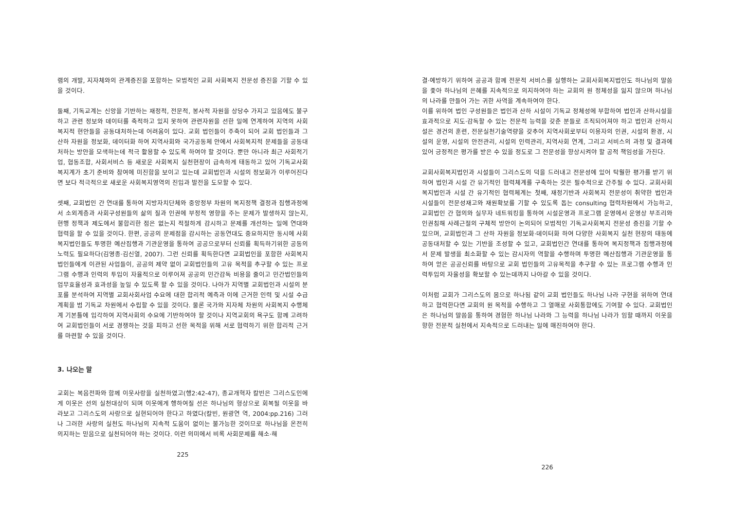램의 개발, 지자체와의 관계증진을 포함하는 모범적인 교회 사회복지 전문성 증진을 기할 수 있을 것이다.
둘째, 기독교계는 신앙을 기반하는 재정적, 전문적, 봉사적 자원을 상당수 가지고 있음에도 불구하고 관련 정보와 데이터를 축적하고 있지 못하여 관련자원을 선한 일에 연계하여 지역의 사회복지적 현안들을 공동대처하는데 어려움이 있다. 교회 법인들이 주축이 되어 교회 법인들과 그 산하 자원을 정보화, 데이터화 하여 지역사회와 국가공동체 안에서 사회복지적 문제들을 공동대처하는 방안을 모색하는데 적극 활용할 수 있도록 하여야 할 것이다. 뿐만 아니라 최근 사회적기업, 협동조합, 사회서비스 등 새로운 사회복지 실천현장이 급속하게 태동하고 있어 기독교사회복지계가 초기 준비와 참여에 미진함을 보이고 있는데 교회법인과 시설의 정보화가 이루어진다면 보다 적극적으로 새로운 사회복지영역의 진입과 발전을 도모할 수 있다.
셋째, 교회법인 간 연대를 통하여 지방자치단체와 중앙정부 차원의 복지정책 결정과 집행과정에서 소외계층과 사회구성원들의 삶의 질과 인권에 부정적 영향을 주는 문제가 발생하지 않는지, 현행 정책과 제도에서 불합리한 점은 없는지 적절하게 감시하고 문제를 개선하는 일에 연대와 협력을 할 수 있을 것이다. 한편, 공공의 문제점을 감시하는 공동연대도 중요하지만 동시에 사회복지법인들도 투명한 예산집행과 기관운영을 통하여 공공으로부터 신뢰를 획득하기위한 공동의 노력도 필요하다(김영종·김신열, 2007). 그런 신뢰를 획득한다면 교회법인을 포함한 사회복지법인들에게 이관된 사업들이, 공공의 제약 없이 교회법인들의 고유 목적을 추구할 수 있는 프로그램 수행과 인력의 투입이 자율적으로 이루어져 공공의 민간감독 비용을 줄이고 민간법인들의 업무효율성과 효과성을 높일 수 있도록 할 수 있을 것이다. 나아가 지역별 교회법인과 시설의 분포를 분석하여 지역별 교회사회사업 수요에 대한 합리적 예측과 이에 근거한 인력 및 시설 수급계획을 범 기독교 차원에서 수립할 수 있을 것이다. 물론 국가와 지자체 차원의 사회복지 수행체계 기본틀에 입각하여 지역사회의 수요에 기반하여야 할 것이나 지역교회의 욕구도 함께 고려하여 교회법인들이 서로 경쟁하는 것을 피하고 선한 목적을 위해 서로 협력하기 위한 합리적 근거를 마련할 수 있을 것이다.
3. 나오는 말
교회는 복음전파와 함께 이웃사랑을 실천하였고(행2:42-47), 종교개혁자 칼빈은 그리스도인에게 이웃은 선의 실천대상이 되며 이웃에게 행하여질 선은 하나님의 형상으로 회복될 이웃을 바라보고 그리스도의 사랑으로 실현되어야 한다고 하였다(칼빈, 원광연 역, 2004:pp.216) 그러나 그러한 사랑의 실천도 하나님의 지속적 도움이 없이는 불가능한 것이므로 하나님을 온전히 의지하는 믿음으로 실천되어야 하는 것이다. 이런 의미에서 비록 사회문제를 해소·해
225
결·예방하기 위하여 공공과 함께 전문적 서비스를 실행하는 교회사회복지법인도 하나님의 말씀을 좇아 하나님의 은혜를 지속적으로 의지하여야 하는 교회의 원 정체성을 잃지 않으며 하나님의 나라를 만들어 가는 귀한 사역을 계속하여야 한다.
이를 위하여 법인 구성원들은 법인과 산하 시설이 기독교 정체성에 부합하여 법인과 산하시설을 효과적으로 지도·감독할 수 있는 전문적 능력을 갖춘 분들로 조직되어져야 하고 법인과 산하시설은 경건의 훈련, 전문실천기술역량을 갖추어 지역사회로부터 이용자의 인권, 시설의 환경, 시설의 운영, 시설의 안전관리, 시설의 인력관리, 지역사회 연계, 그리고 서비스의 과정 및 결과에 있어 긍정적은 평가를 받은 수 있을 정도로 그 전문성을 향상시켜야 할 공적 책임성을 가진다.
교회사회복지법인과 시설들이 그리스도의 덕을 드러내고 전문성에 있어 탁월한 평가를 받기 위하여 법인과 시설 간 유기적인 협력체계를 구축하는 것은 필수적으로 간주될 수 있다. 교회사회복지법인과 시설 간 유기적인 협력체계는 첫째, 재정기반과 사회복지 전문성이 취약한 법인과 시설들이 전문성재고와 재원확보를 기할 수 있도록 돕는 consulting 협력차원에서 가능하고, 교회법인 간 협의와 실무자 네트워킹을 통하여 시설운영과 프로그램 운영에서 운영상 부조리와 인권침해 사례근절의 구체적 방안이 논의되어 모범적인 기독교사회복지 전문성 증진을 기할 수 있으며, 교회법인과 그 산하 자원을 정보화·데이터화 하여 다양한 사회복지 실천 현장의 태동에 공동대처할 수 있는 기반을 조성할 수 있고, 교회법인간 연대를 통하여 복지정책과 집행과정에서 문제 발생을 최소화할 수 있는 감시자의 역할을 수행하며 투명한 예산집행과 기관운영을 통하여 얻은 공공신뢰를 바탕으로 교회 법인들의 고유목적을 추구할 수 있는 프로그램 수행과 인력투입의 자율성을 확보할 수 있는데까지 나아갈 수 있을 것이다.
이처럼 교회가 그리스도의 몸으로 하나됨 같이 교회 법인들도 하나님 나라 구현을 위하여 연대하고 협력한다면 교회의 원 목적을 수행하고 그 열매로 사회통합에도 기여할 수 있다. 교회법인은 하나님의 말씀을 통하여 경험한 하나님 나라와 그 능력을 하나님 나라가 임할 때까지 이웃을 향한 전문적 실천에서 지속적으로 드러내는 일에 매진하여야 한다.
226